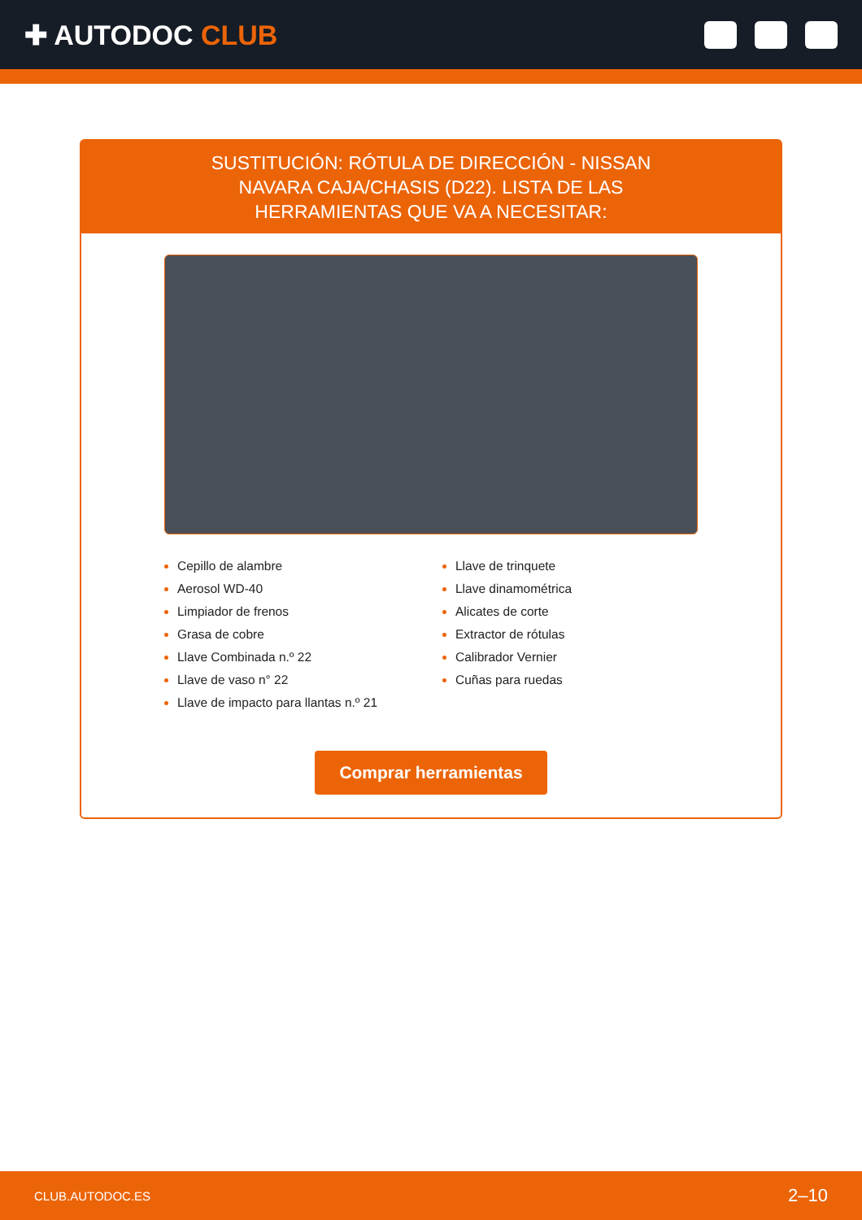✚ AUTODOC CLUB
SUSTITUCIÓN: RÓTULA DE DIRECCIÓN - NISSAN NAVARA CAJA/CHASIS (D22). LISTA DE LAS HERRAMIENTAS QUE VA A NECESITAR:
Cepillo de alambre
Aerosol WD-40
Limpiador de frenos
Grasa de cobre
Llave Combinada n.º 22
Llave de vaso n° 22
Llave de impacto para llantas n.º 21
Llave de trinquete
Llave dinamométrica
Alicates de corte
Extractor de rótulas
Calibrador Vernier
Cuñas para ruedas
Comprar herramientas
CLUB.AUTODOC.ES 2–10